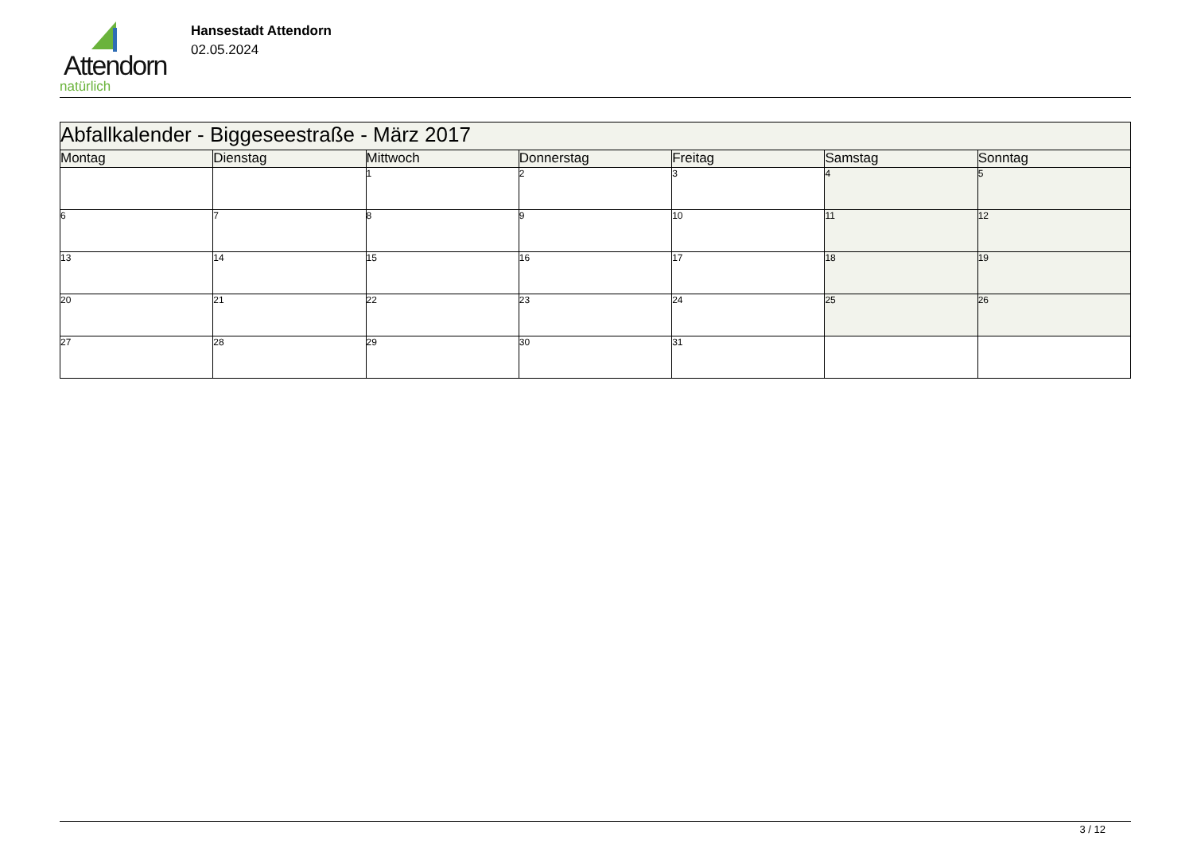Attendorn
natürlich
Hansestadt Attendorn
02.05.2024
| Abfallkalender - Biggeseestraße - März 2017 | | | | | | |
| Montag | Dienstag | Mittwoch | Donnerstag | Freitag | Samstag | Sonntag |
| | | 1 | 2 | 3 | 4 | 5 |
| 6 | 7 | 8 | 9 | 10 | 11 | 12 |
| 13 | 14 | 15 | 16 | 17 | 18 | 19 |
| 20 | 21 | 22 | 23 | 24 | 25 | 26 |
| 27 | 28 | 29 | 30 | 31 | | |
3 / 12